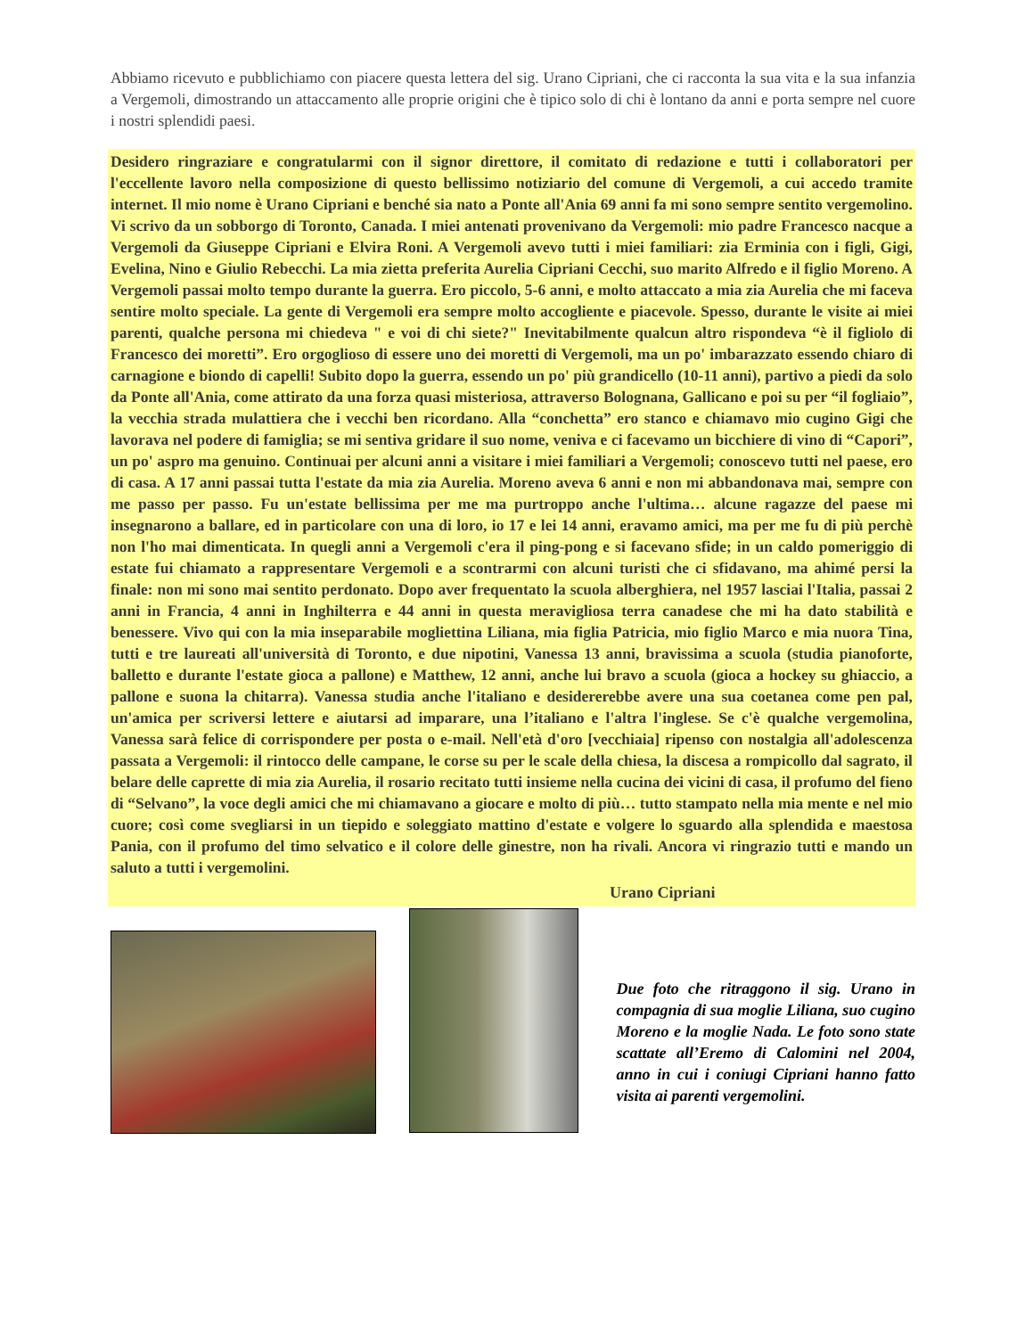Abbiamo ricevuto e pubblichiamo con piacere questa lettera del sig. Urano Cipriani, che ci racconta la sua vita e la sua infanzia a Vergemoli, dimostrando un attaccamento alle proprie origini che è tipico solo di chi è lontano da anni e porta sempre nel cuore i nostri splendidi paesi.
Desidero ringraziare e congratularmi con il signor direttore, il comitato di redazione e tutti i collaboratori per l'eccellente lavoro nella composizione di questo bellissimo notiziario del comune di Vergemoli, a cui accedo tramite internet. Il mio nome è Urano Cipriani e benché sia nato a Ponte all'Ania 69 anni fa mi sono sempre sentito vergemolino. Vi scrivo da un sobborgo di Toronto, Canada. I miei antenati provenivano da Vergemoli: mio padre Francesco nacque a Vergemoli da Giuseppe Cipriani e Elvira Roni. A Vergemoli avevo tutti i miei familiari: zia Erminia con i figli, Gigi, Evelina, Nino e Giulio Rebecchi. La mia zietta preferita Aurelia Cipriani Cecchi, suo marito Alfredo e il figlio Moreno. A Vergemoli passai molto tempo durante la guerra. Ero piccolo, 5-6 anni, e molto attaccato a mia zia Aurelia che mi faceva sentire molto speciale. La gente di Vergemoli era sempre molto accogliente e piacevole. Spesso, durante le visite ai miei parenti, qualche persona mi chiedeva " e voi di chi siete?" Inevitabilmente qualcun altro rispondeva “è il figliolo di Francesco dei moretti”. Ero orgoglioso di essere uno dei moretti di Vergemoli, ma un po' imbarazzato essendo chiaro di carnagione e biondo di capelli! Subito dopo la guerra, essendo un po' più grandicello (10-11 anni), partivo a piedi da solo da Ponte all'Ania, come attirato da una forza quasi misteriosa, attraverso Bolognana, Gallicano e poi su per “il fogliaio”, la vecchia strada mulattiera che i vecchi ben ricordano. Alla “conchetta” ero stanco e chiamavo mio cugino Gigi che lavorava nel podere di famiglia; se mi sentiva gridare il suo nome, veniva e ci facevamo un bicchiere di vino di “Capori”, un po' aspro ma genuino. Continuai per alcuni anni a visitare i miei familiari a Vergemoli; conoscevo tutti nel paese, ero di casa. A 17 anni passai tutta l'estate da mia zia Aurelia. Moreno aveva 6 anni e non mi abbandonava mai, sempre con me passo per passo. Fu un'estate bellissima per me ma purtroppo anche l'ultima… alcune ragazze del paese mi insegnarono a ballare, ed in particolare con una di loro, io 17 e lei 14 anni, eravamo amici, ma per me fu di più perchè non l'ho mai dimenticata. In quegli anni a Vergemoli c'era il ping-pong e si facevano sfide; in un caldo pomeriggio di estate fui chiamato a rappresentare Vergemoli e a scontrarmi con alcuni turisti che ci sfidavano, ma ahimé persi la finale: non mi sono mai sentito perdonato. Dopo aver frequentato la scuola alberghiera, nel 1957 lasciai l'Italia, passai 2 anni in Francia, 4 anni in Inghilterra e 44 anni in questa meravigliosa terra canadese che mi ha dato stabilità e benessere. Vivo qui con la mia inseparabile mogliettina Liliana, mia figlia Patricia, mio figlio Marco e mia nuora Tina, tutti e tre laureati all'università di Toronto, e due nipotini, Vanessa 13 anni, bravissima a scuola (studia pianoforte, balletto e durante l'estate gioca a pallone) e Matthew, 12 anni, anche lui bravo a scuola (gioca a hockey su ghiaccio, a pallone e suona la chitarra). Vanessa studia anche l'italiano e desidererebbe avere una sua coetanea come pen pal, un'amica per scriversi lettere e aiutarsi ad imparare, una l’italiano e l'altra l'inglese. Se c'è qualche vergemolina, Vanessa sarà felice di corrispondere per posta o e-mail. Nell'età d'oro [vecchiaia] ripenso con nostalgia all'adolescenza passata a Vergemoli: il rintocco delle campane, le corse su per le scale della chiesa, la discesa a rompicollo dal sagrato, il belare delle caprette di mia zia Aurelia, il rosario recitato tutti insieme nella cucina dei vicini di casa, il profumo del fieno di “Selvano”, la voce degli amici che mi chiamavano a giocare e molto di più… tutto stampato nella mia mente e nel mio cuore; così come svegliarsi in un tiepido e soleggiato mattino d'estate e volgere lo sguardo alla splendida e maestosa Pania, con il profumo del timo selvatico e il colore delle ginestre, non ha rivali. Ancora vi ringrazio tutti e mando un saluto a tutti i vergemolini.
Urano Cipriani
Due foto che ritraggono il sig. Urano in compagnia di sua moglie Liliana, suo cugino Moreno e la moglie Nada. Le foto sono state scattate all’Eremo di Calomini nel 2004, anno in cui i coniugi Cipriani hanno fatto visita ai parenti vergemolini.